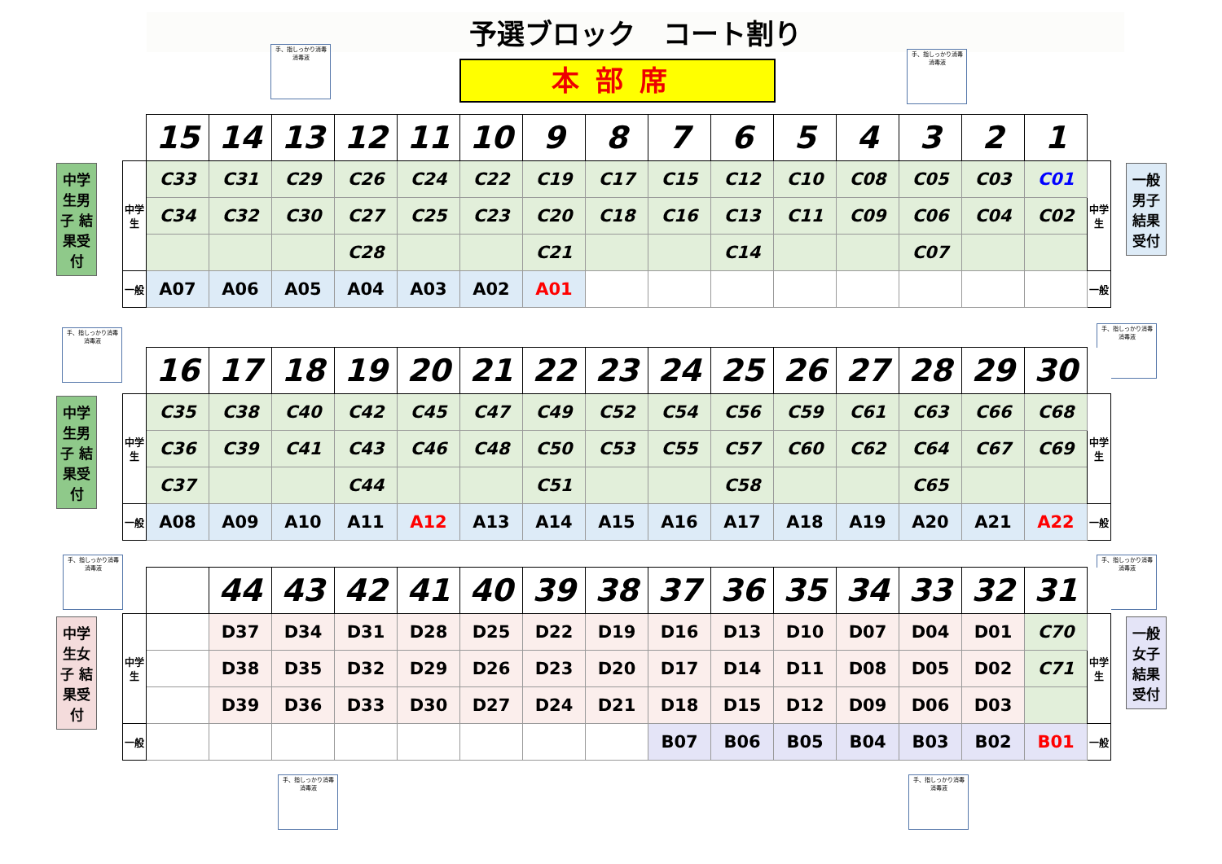予選ブロック　コート割り
本部席
手、指しっかり消毒
消毒液
手、指しっかり消毒
消毒液
手、指しっかり消毒
消毒液
手、指しっかり消毒
消毒液
手、指しっかり消毒
消毒液
手、指しっかり消毒
消毒液
手、指しっかり消毒
消毒液
手、指しっかり消毒
消毒液
中学生男子 結果受付
一般男子 結果受付
中学生男子 結果受付
中学生女子 結果受付
一般女子 結果受付
| | 15 | 14 | 13 | 12 | 11 | 10 | 9 | 8 | 7 | 6 | 5 | 4 | 3 | 2 | 1 | |
| 中学生 | C33 | C31 | C29 | C26 | C24 | C22 | C19 | C17 | C15 | C12 | C10 | C08 | C05 | C03 | C01 | 中学生 |
| | C34 | C32 | C30 | C27 | C25 | C23 | C20 | C18 | C16 | C13 | C11 | C09 | C06 | C04 | C02 | |
| | | | | C28 | | | C21 | | | C14 | | | C07 | | | |
| 一般 | A07 | A06 | A05 | A04 | A03 | A02 | A01 | | | | | | | | | 一般 |
| | 16 | 17 | 18 | 19 | 20 | 21 | 22 | 23 | 24 | 25 | 26 | 27 | 28 | 29 | 30 | |
| 中学生 | C35 | C38 | C40 | C42 | C45 | C47 | C49 | C52 | C54 | C56 | C59 | C61 | C63 | C66 | C68 | 中学生 |
| | C36 | C39 | C41 | C43 | C46 | C48 | C50 | C53 | C55 | C57 | C60 | C62 | C64 | C67 | C69 | |
| | C37 | | | C44 | | | C51 | | | C58 | | | C65 | | | |
| 一般 | A08 | A09 | A10 | A11 | A12 | A13 | A14 | A15 | A16 | A17 | A18 | A19 | A20 | A21 | A22 | 一般 |
| | | 44 | 43 | 42 | 41 | 40 | 39 | 38 | 37 | 36 | 35 | 34 | 33 | 32 | 31 | |
| 中学生 | | D37 | D34 | D31 | D28 | D25 | D22 | D19 | D16 | D13 | D10 | D07 | D04 | D01 | C70 | 中学生 |
| | | D38 | D35 | D32 | D29 | D26 | D23 | D20 | D17 | D14 | D11 | D08 | D05 | D02 | C71 | |
| | | D39 | D36 | D33 | D30 | D27 | D24 | D21 | D18 | D15 | D12 | D09 | D06 | D03 | | |
| 一般 | | | | | | | | | B07 | B06 | B05 | B04 | B03 | B02 | B01 | 一般 |